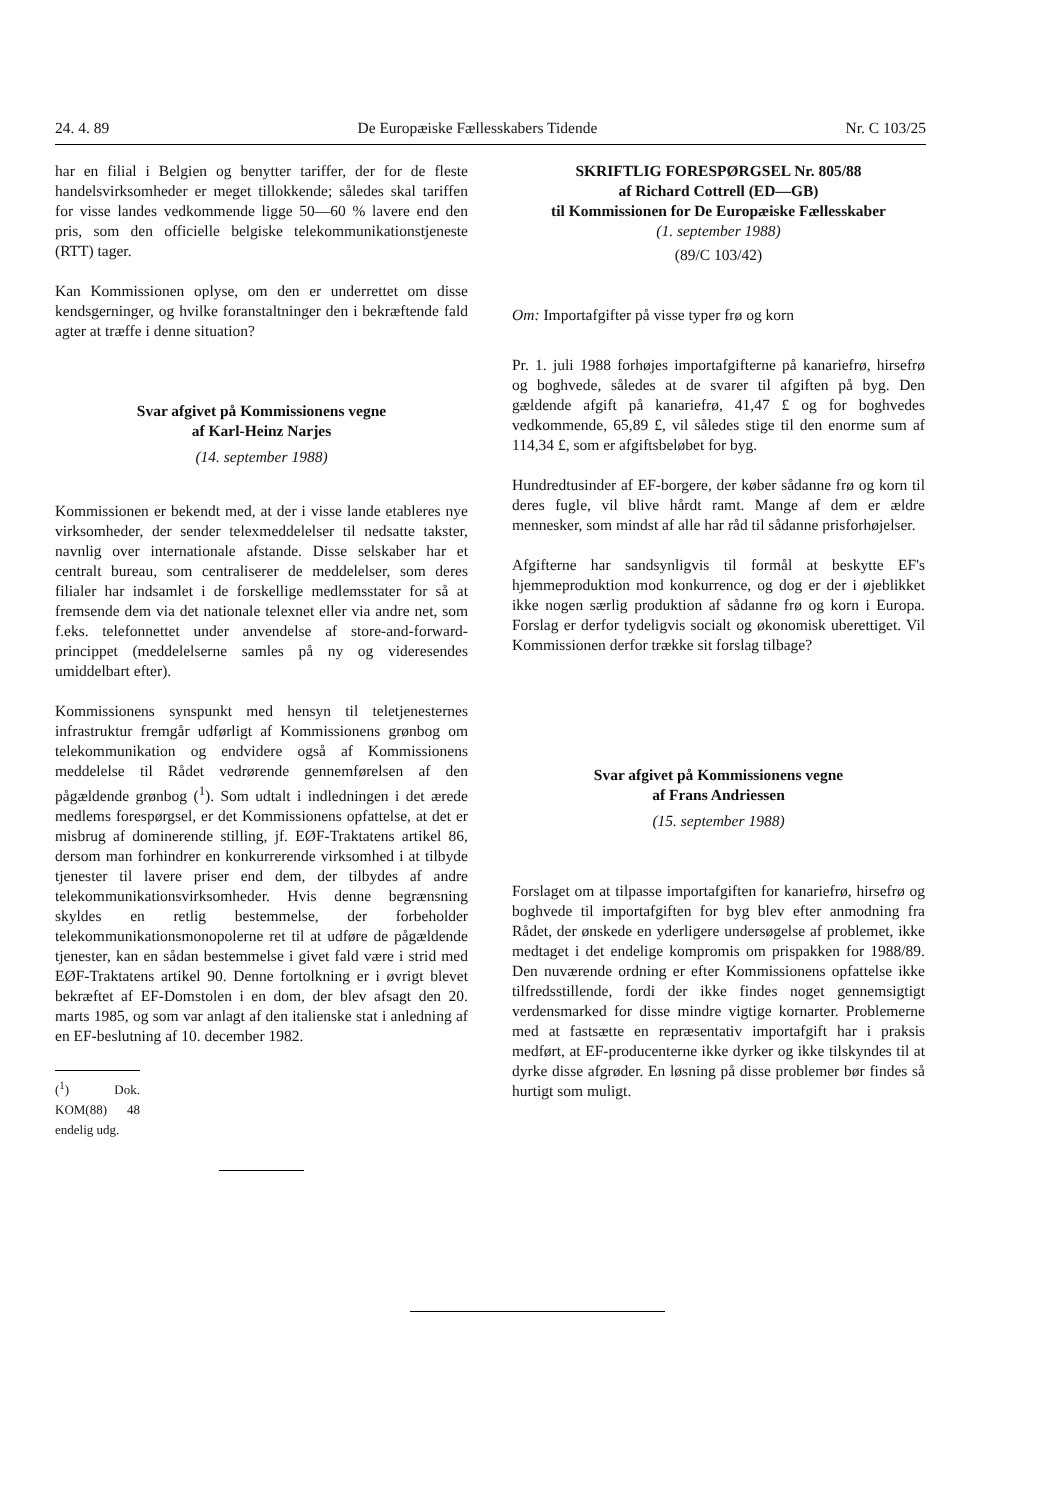24. 4. 89 De Europæiske Fællesskabers Tidende Nr. C 103/25
har en filial i Belgien og benytter tariffer, der for de fleste handelsvirksomheder er meget tillokkende; således skal tariffen for visse landes vedkommende ligge 50—60 % lavere end den pris, som den officielle belgiske telekommunikationstjeneste (RTT) tager.
Kan Kommissionen oplyse, om den er underrettet om disse kendsgerninger, og hvilke foranstaltninger den i bekræftende fald agter at træffe i denne situation?
Svar afgivet på Kommissionens vegne
af Karl-Heinz Narjes
(14. september 1988)
Kommissionen er bekendt med, at der i visse lande etableres nye virksomheder, der sender telexmeddelelser til nedsatte takster, navnlig over internationale afstande. Disse selskaber har et centralt bureau, som centraliserer de meddelelser, som deres filialer har indsamlet i de forskellige medlemsstater for så at fremsende dem via det nationale telexnet eller via andre net, som f.eks. telefonnettet under anvendelse af store-and-forward-princippet (meddelelserne samles på ny og videresendes umiddelbart efter).
Kommissionens synspunkt med hensyn til teletjenesternes infrastruktur fremgår udførligt af Kommissionens grønbog om telekommunikation og endvidere også af Kommissionens meddelelse til Rådet vedrørende gennemførelsen af den pågældende grønbog (<sup>1</sup>). Som udtalt i indledningen i det ærede medlems forespørgsel, er det Kommissionens opfattelse, at det er misbrug af dominerende stilling, jf. EØF-Traktatens artikel 86, dersom man forhindrer en konkurrerende virksomhed i at tilbyde tjenester til lavere priser end dem, der tilbydes af andre telekommunikationsvirksomheder. Hvis denne begrænsning skyldes en retlig bestemmelse, der forbeholder telekommunikationsmonopolerne ret til at udføre de pågældende tjenester, kan en sådan bestemmelse i givet fald være i strid med EØF-Traktatens artikel 90. Denne fortolkning er i øvrigt blevet bekræftet af EF-Domstolen i en dom, der blev afsagt den 20. marts 1985, og som var anlagt af den italienske stat i anledning af en EF-beslutning af 10. december 1982.
(<sup>1</sup>) Dok. KOM(88) 48 endelig udg.
SKRIFTLIG FORESPØRGSEL Nr. 805/88
af Richard Cottrell (ED—GB)
til Kommissionen for De Europæiske Fællesskaber
(1. september 1988)
(89/C 103/42)
Om: Importafgifter på visse typer frø og korn
Pr. 1. juli 1988 forhøjes importafgifterne på kanariefrø, hirsefrø og boghvede, således at de svarer til afgiften på byg. Den gældende afgift på kanariefrø, 41,47 £ og for boghvedes vedkommende, 65,89 £, vil således stige til den enorme sum af 114,34 £, som er afgiftsbeløbet for byg.
Hundredtusinder af EF-borgere, der køber sådanne frø og korn til deres fugle, vil blive hårdt ramt. Mange af dem er ældre mennesker, som mindst af alle har råd til sådanne prisforhøjelser.
Afgifterne har sandsynligvis til formål at beskytte EF's hjemmeproduktion mod konkurrence, og dog er der i øjeblikket ikke nogen særlig produktion af sådanne frø og korn i Europa. Forslag er derfor tydeligvis socialt og økonomisk uberettiget. Vil Kommissionen derfor trække sit forslag tilbage?
Svar afgivet på Kommissionens vegne
af Frans Andriessen
(15. september 1988)
Forslaget om at tilpasse importafgiften for kanariefrø, hirsefrø og boghvede til importafgiften for byg blev efter anmodning fra Rådet, der ønskede en yderligere undersøgelse af problemet, ikke medtaget i det endelige kompromis om prispakken for 1988/89. Den nuværende ordning er efter Kommissionens opfattelse ikke tilfredsstillende, fordi der ikke findes noget gennemsigtigt verdensmarked for disse mindre vigtige kornarter. Problemerne med at fastsætte en repræsentativ importafgift har i praksis medført, at EF-producenterne ikke dyrker og ikke tilskyndes til at dyrke disse afgrøder. En løsning på disse problemer bør findes så hurtigt som muligt.